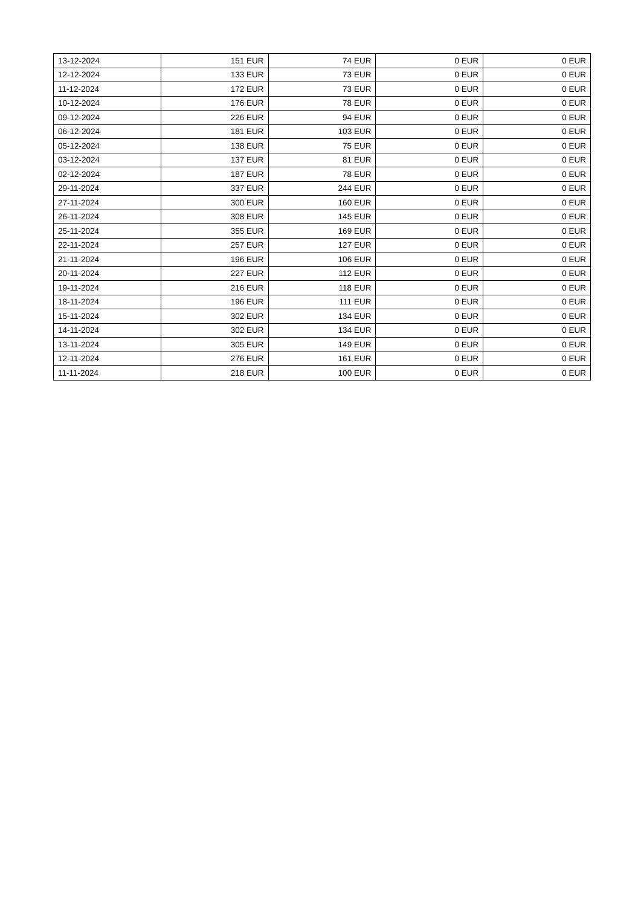| 13-12-2024 | 151 EUR | 74 EUR | 0 EUR | 0 EUR |
| 12-12-2024 | 133 EUR | 73 EUR | 0 EUR | 0 EUR |
| 11-12-2024 | 172 EUR | 73 EUR | 0 EUR | 0 EUR |
| 10-12-2024 | 176 EUR | 78 EUR | 0 EUR | 0 EUR |
| 09-12-2024 | 226 EUR | 94 EUR | 0 EUR | 0 EUR |
| 06-12-2024 | 181 EUR | 103 EUR | 0 EUR | 0 EUR |
| 05-12-2024 | 138 EUR | 75 EUR | 0 EUR | 0 EUR |
| 03-12-2024 | 137 EUR | 81 EUR | 0 EUR | 0 EUR |
| 02-12-2024 | 187 EUR | 78 EUR | 0 EUR | 0 EUR |
| 29-11-2024 | 337 EUR | 244 EUR | 0 EUR | 0 EUR |
| 27-11-2024 | 300 EUR | 160 EUR | 0 EUR | 0 EUR |
| 26-11-2024 | 308 EUR | 145 EUR | 0 EUR | 0 EUR |
| 25-11-2024 | 355 EUR | 169 EUR | 0 EUR | 0 EUR |
| 22-11-2024 | 257 EUR | 127 EUR | 0 EUR | 0 EUR |
| 21-11-2024 | 196 EUR | 106 EUR | 0 EUR | 0 EUR |
| 20-11-2024 | 227 EUR | 112 EUR | 0 EUR | 0 EUR |
| 19-11-2024 | 216 EUR | 118 EUR | 0 EUR | 0 EUR |
| 18-11-2024 | 196 EUR | 111 EUR | 0 EUR | 0 EUR |
| 15-11-2024 | 302 EUR | 134 EUR | 0 EUR | 0 EUR |
| 14-11-2024 | 302 EUR | 134 EUR | 0 EUR | 0 EUR |
| 13-11-2024 | 305 EUR | 149 EUR | 0 EUR | 0 EUR |
| 12-11-2024 | 276 EUR | 161 EUR | 0 EUR | 0 EUR |
| 11-11-2024 | 218 EUR | 100 EUR | 0 EUR | 0 EUR |